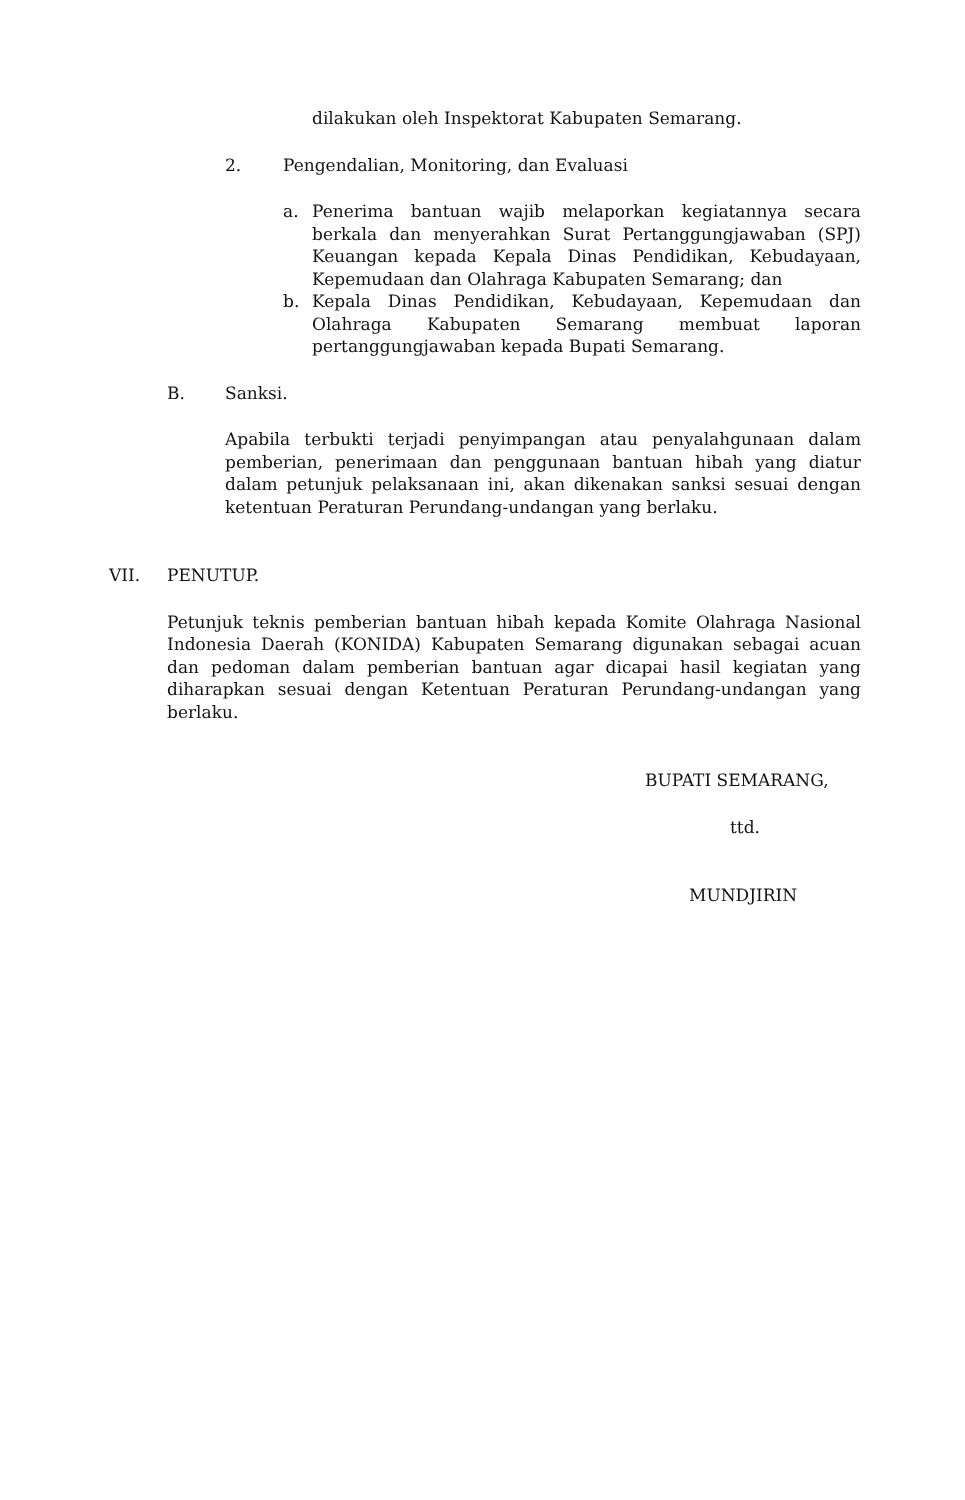dilakukan oleh Inspektorat Kabupaten Semarang.
2. Pengendalian, Monitoring, dan Evaluasi
a. Penerima bantuan wajib melaporkan kegiatannya secara berkala dan menyerahkan Surat Pertanggungjawaban (SPJ) Keuangan kepada Kepala Dinas Pendidikan, Kebudayaan, Kepemudaan dan Olahraga Kabupaten Semarang; dan
b. Kepala Dinas Pendidikan, Kebudayaan, Kepemudaan dan Olahraga Kabupaten Semarang membuat laporan pertanggungjawaban kepada Bupati Semarang.
B. Sanksi.
Apabila terbukti terjadi penyimpangan atau penyalahgunaan dalam pemberian, penerimaan dan penggunaan bantuan hibah yang diatur dalam petunjuk pelaksanaan ini, akan dikenakan sanksi sesuai dengan ketentuan Peraturan Perundang-undangan yang berlaku.
VII. PENUTUP.
Petunjuk teknis pemberian bantuan hibah kepada Komite Olahraga Nasional Indonesia Daerah (KONIDA) Kabupaten Semarang digunakan sebagai acuan dan pedoman dalam pemberian bantuan agar dicapai hasil kegiatan yang diharapkan sesuai dengan Ketentuan Peraturan Perundang-undangan yang berlaku.
BUPATI SEMARANG,
ttd.
MUNDJIRIN